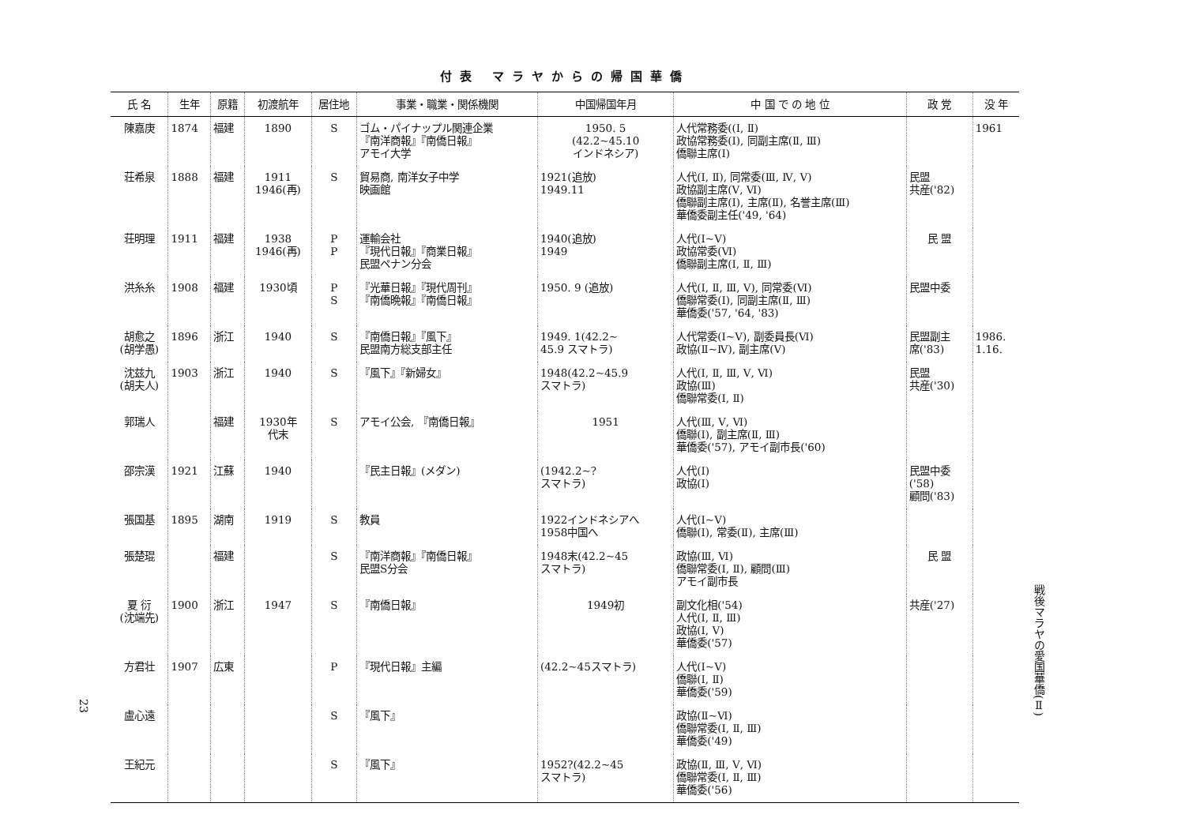付表 マラヤからの帰国華僑
| 氏 名 | 生年 | 原籍 | 初渡航年 | 居住地 | 事業・職業・関係機関 | 中国帰国年月 | 中 国 で の 地 位 | 政 党 | 没 年 |
| --- | --- | --- | --- | --- | --- | --- | --- | --- | --- |
| 陳嘉庚 | 1874 | 福建 | 1890 | S | ゴム・パイナップル関連企業 『南洋商報』『南僑日報』 アモイ大学 | 1950. 5 (42.2~45.10 インドネシア) | 人代常務委((Ⅰ, Ⅱ) 政協常務委(Ⅰ), 同副主席(Ⅱ, Ⅲ) 僑聯主席(Ⅰ) | | 1961 |
| 荘希泉 | 1888 | 福建 | 1911 1946(再) | S | 貿易商, 南洋女子中学 映画館 | 1921(追放) 1949.11 | 人代(Ⅰ, Ⅱ), 同常委(Ⅲ, Ⅳ, Ⅴ) 政協副主席(Ⅴ, Ⅵ) 僑聯副主席(Ⅰ), 主席(Ⅱ), 名誉主席(Ⅲ) 華僑委副主任('49, '64) | 民盟 共産('82) | |
| 荘明理 | 1911 | 福建 | 1938 1946(再) | P P | 運輸会社 『現代日報』『商業日報』 民盟ペナン分会 | 1940(追放) 1949 | 人代(Ⅰ~Ⅴ) 政協常委(Ⅵ) 僑聯副主席(Ⅰ, Ⅱ, Ⅲ) | 民 盟 | |
| 洪糸糸 | 1908 | 福建 | 1930頃 | P S | 『光華日報』『現代周刊』 『南僑晩報』『南僑日報』 | 1950. 9 (追放) | 人代(Ⅰ, Ⅱ, Ⅲ, Ⅴ), 同常委(Ⅵ) 僑聯常委(Ⅰ), 同副主席(Ⅱ, Ⅲ) 華僑委('57, '64, '83) | 民盟中委 | |
| 胡愈之 (胡学愚) | 1896 | 浙江 | 1940 | S | 『南僑日報』『風下』 民盟南方総支部主任 | 1949. 1(42.2~ 45.9 スマトラ) | 人代常委(Ⅰ~Ⅴ), 副委員長(Ⅵ) 政協(Ⅱ~Ⅳ), 副主席(Ⅴ) | 民盟副主 席('83) | 1986. 1.16. |
| 沈兹九 (胡夫人) | 1903 | 浙江 | 1940 | S | 『風下』『新婦女』 | 1948(42.2~45.9 スマトラ) | 人代(Ⅰ, Ⅱ, Ⅲ, Ⅴ, Ⅵ) 政協(Ⅲ) 僑聯常委(Ⅰ, Ⅱ) | 民盟 共産('30) | |
| 郭瑞人 | | 福建 | 1930年 代末 | S | アモイ公会, 『南僑日報』 | 1951 | 人代(Ⅲ, Ⅴ, Ⅵ) 僑聯(Ⅰ), 副主席(Ⅱ, Ⅲ) 華僑委('57), アモイ副市長('60) | | |
| 邵宗漢 | 1921 | 江蘇 | 1940 | | 『民主日報』(メダン) | (1942.2~? スマトラ) | 人代(Ⅰ) 政協(Ⅰ) | 民盟中委 ('58) 顧問('83) | |
| 張国基 | 1895 | 湖南 | 1919 | S | 教員 | 1922インドネシアへ 1958中国へ | 人代(Ⅰ~Ⅴ) 僑聯(Ⅰ), 常委(Ⅱ), 主席(Ⅲ) | | |
| 張楚琨 | | 福建 | | S | 『南洋商報』『南僑日報』 民盟S分会 | 1948末(42.2~45 スマトラ) | 政協(Ⅲ, Ⅵ) 僑聯常委(Ⅰ, Ⅱ), 顧問(Ⅲ) アモイ副市長 | 民 盟 | |
| 夏 衍 (沈端先) | 1900 | 浙江 | 1947 | S | 『南僑日報』 | 1949初 | 副文化相('54) 人代(Ⅰ, Ⅱ, Ⅲ) 政協(Ⅰ, Ⅴ) 華僑委('57) | 共産('27) | |
| 方君壮 | 1907 | 広東 | | P | 『現代日報』主編 | (42.2~45スマトラ) | 人代(Ⅰ~Ⅴ) 僑聯(Ⅰ, Ⅱ) 華僑委('59) | | |
| 盧心遠 | | | | S | 『風下』 | | 政協(Ⅱ~Ⅵ) 僑聯常委(Ⅰ, Ⅱ, Ⅲ) 華僑委('49) | | |
| 王紀元 | | | | S | 『風下』 | 1952?(42.2~45 スマトラ) | 政協(Ⅱ, Ⅲ, Ⅴ, Ⅵ) 僑聯常委(Ⅰ, Ⅱ, Ⅲ) 華僑委('56) | | |
23
戦後マラヤの愛国華僑(Ⅱ)